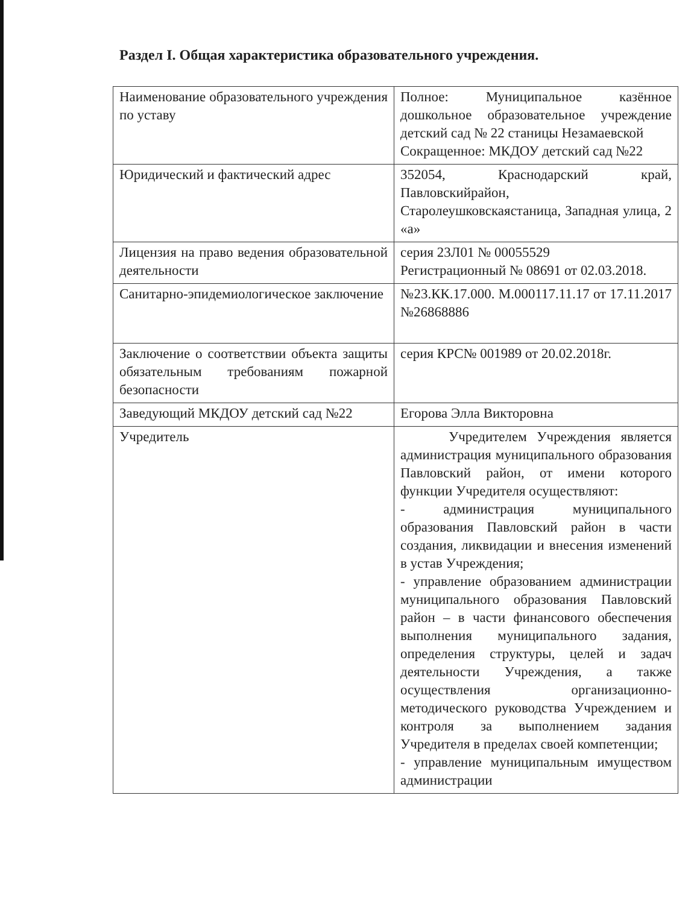Раздел I. Общая характеристика образовательного учреждения.
| Наименование образовательного учреждения по уставу | Полное: Муниципальное казённое дошкольное образовательное учреждение детский сад № 22 станицы Незамаевской Сокращенное: МКДОУ детский сад №22 |
| Юридический и фактический адрес | 352054, Краснодарский край, Павловскийрайон, Старолеушковскаястаница, Западная улица, 2 «а» |
| Лицензия на право ведения образовательной деятельности | серия 23Л01 № 00055529 Регистрационный № 08691 от 02.03.2018. |
| Санитарно-эпидемиологическое заключение | №23.КК.17.000. М.000117.11.17 от 17.11.2017 №26868886 |
| Заключение о соответствии объекта защиты обязательным требованиям пожарной безопасности | серия КРС№ 001989 от 20.02.2018г. |
| Заведующий МКДОУ детский сад №22 | Егорова Элла Викторовна |
| Учредитель | Учредителем Учреждения является администрация муниципального образования Павловский район, от имени которого функции Учредителя осуществляют: - администрация муниципального образования Павловский район в части создания, ликвидации и внесения изменений в устав Учреждения; - управление образованием администрации муниципального образования Павловский район – в части финансового обеспечения выполнения муниципального задания, определения структуры, целей и задач деятельности Учреждения, а также осуществления организационно-методического руководства Учреждением и контроля за выполнением задания Учредителя в пределах своей компетенции; - управление муниципальным имуществом администрации |